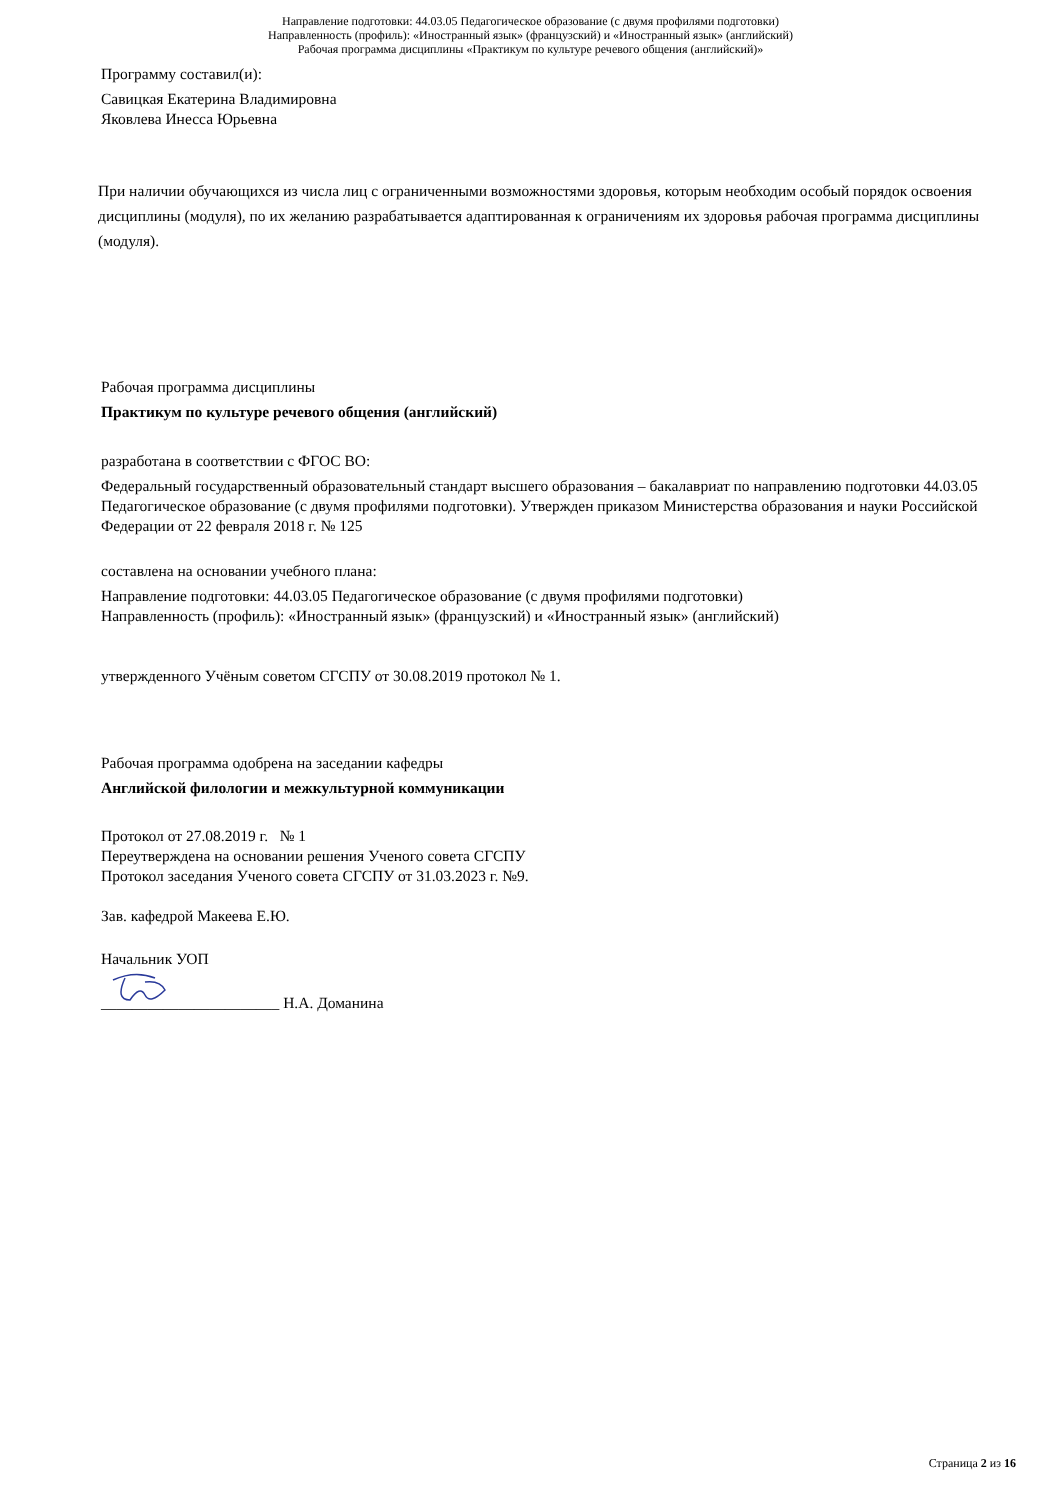Направление подготовки: 44.03.05 Педагогическое образование (с двумя профилями подготовки)
Направленность (профиль): «Иностранный язык» (французский) и «Иностранный язык» (английский)
Рабочая программа дисциплины «Практикум по культуре речевого общения (английский)»
Программу составил(и):
Савицкая Екатерина Владимировна
Яковлева Инесса Юрьевна
При наличии обучающихся из числа лиц с ограниченными возможностями здоровья, которым необходим особый порядок освоения дисциплины (модуля), по их желанию разрабатывается адаптированная к ограничениям их здоровья рабочая программа дисциплины (модуля).
Рабочая программа дисциплины
Практикум по культуре речевого общения (английский)
разработана в соответствии с ФГОС ВО:
Федеральный государственный образовательный стандарт высшего образования – бакалавриат по направлению подготовки 44.03.05 Педагогическое образование (с двумя профилями подготовки). Утвержден приказом Министерства образования и науки Российской Федерации от 22 февраля 2018 г. № 125
составлена на основании учебного плана:
Направление подготовки: 44.03.05 Педагогическое образование (с двумя профилями подготовки)
Направленность (профиль): «Иностранный язык» (французский) и «Иностранный язык» (английский)
утвержденного Учёным советом СГСПУ от 30.08.2019 протокол № 1.
Рабочая программа одобрена на заседании кафедры
Английской филологии и межкультурной коммуникации
Протокол от 27.08.2019 г. № 1
Переутверждена на основании решения Ученого совета СГСПУ
Протокол заседания Ученого совета СГСПУ от 31.03.2023 г. №9.
Зав. кафедрой Макеева Е.Ю.
Начальник УОП
_______________________ Н.А. Доманина
Страница 2 из 16